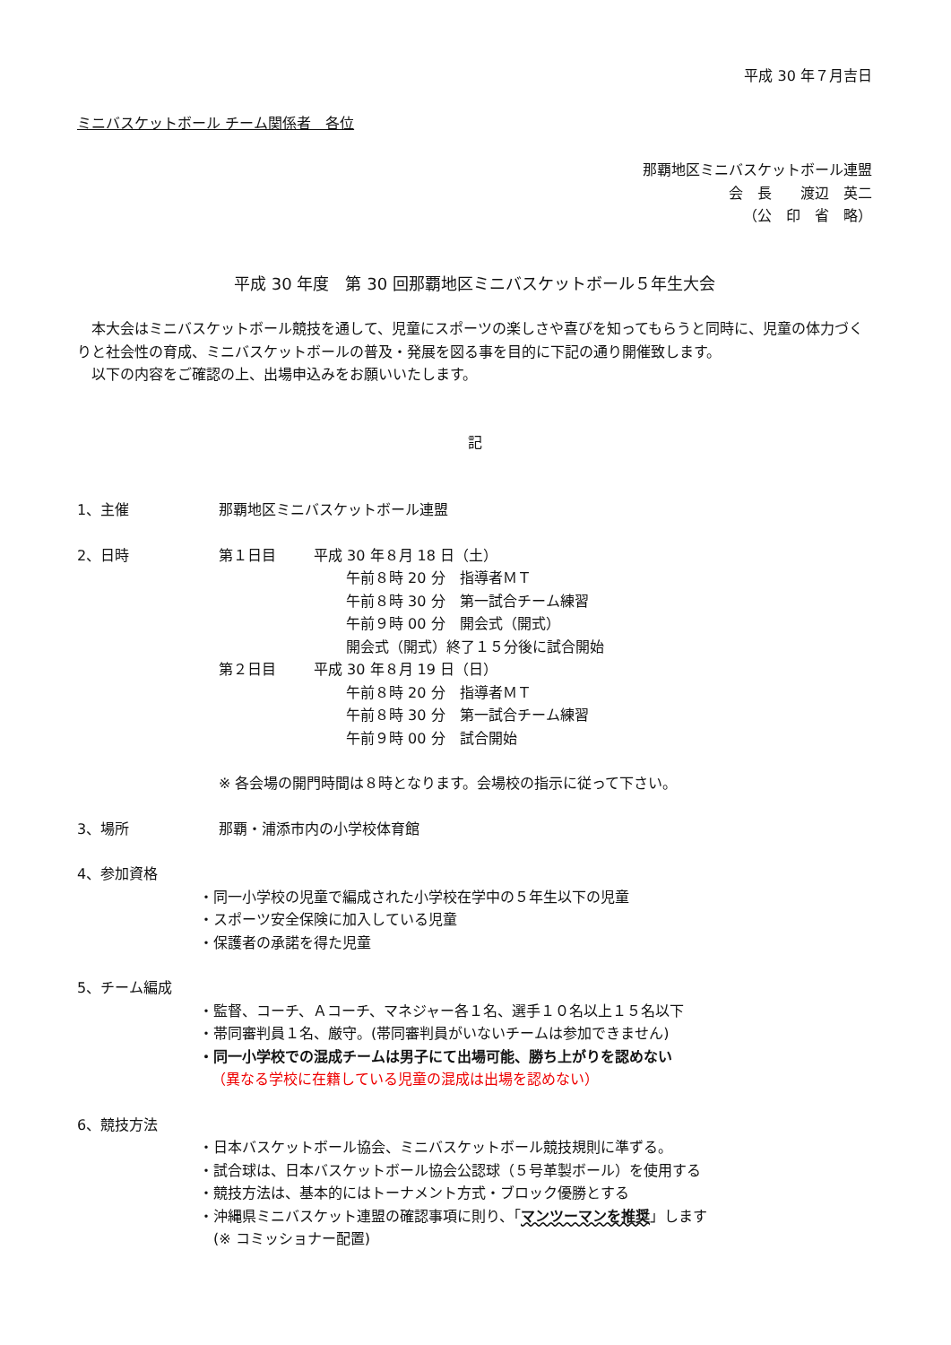平成 30 年７月吉日
ミニバスケットボール チーム関係者　各位
那覇地区ミニバスケットボール連盟
会　長　　渡辺　英二
（公　印　省　略）
平成 30 年度　第 30 回那覇地区ミニバスケットボール５年生大会
　本大会はミニバスケットボール競技を通して、児童にスポーツの楽しさや喜びを知ってもらうと同時に、児童の体力づくりと社会性の育成、ミニバスケットボールの普及・発展を図る事を目的に下記の通り開催致します。
　以下の内容をご確認の上、出場申込みをお願いいたします。
記
1、主催 那覇地区ミニバスケットボール連盟
2、日時 第１日目 平成 30 年８月 18 日（土）
午前８時 20 分　指導者ＭＴ
午前８時 30 分　第一試合チーム練習
午前９時 00 分　開会式（開式）
開会式（開式）終了１５分後に試合開始
第２日目 平成 30 年８月 19 日（日）
午前８時 20 分　指導者ＭＴ
午前８時 30 分　第一試合チーム練習
午前９時 00 分　試合開始
※ 各会場の開門時間は８時となります。会場校の指示に従って下さい。
3、場所 那覇・浦添市内の小学校体育館
4、参加資格
・同一小学校の児童で編成された小学校在学中の５年生以下の児童
・スポーツ安全保険に加入している児童
・保護者の承諾を得た児童
5、チーム編成
・監督、コーチ、Ａコーチ、マネジャー各１名、選手１０名以上１５名以下
・帯同審判員１名、厳守。(帯同審判員がいないチームは参加できません)
・同一小学校での混成チームは男子にて出場可能、勝ち上がりを認めない
（異なる学校に在籍している児童の混成は出場を認めない）
6、競技方法
・日本バスケットボール協会、ミニバスケットボール競技規則に準ずる。
・試合球は、日本バスケットボール協会公認球（５号革製ボール）を使用する
・競技方法は、基本的にはトーナメント方式・ブロック優勝とする
・沖縄県ミニバスケット連盟の確認事項に則り、「マンツーマンを推奨」します
　(※ コミッショナー配置)